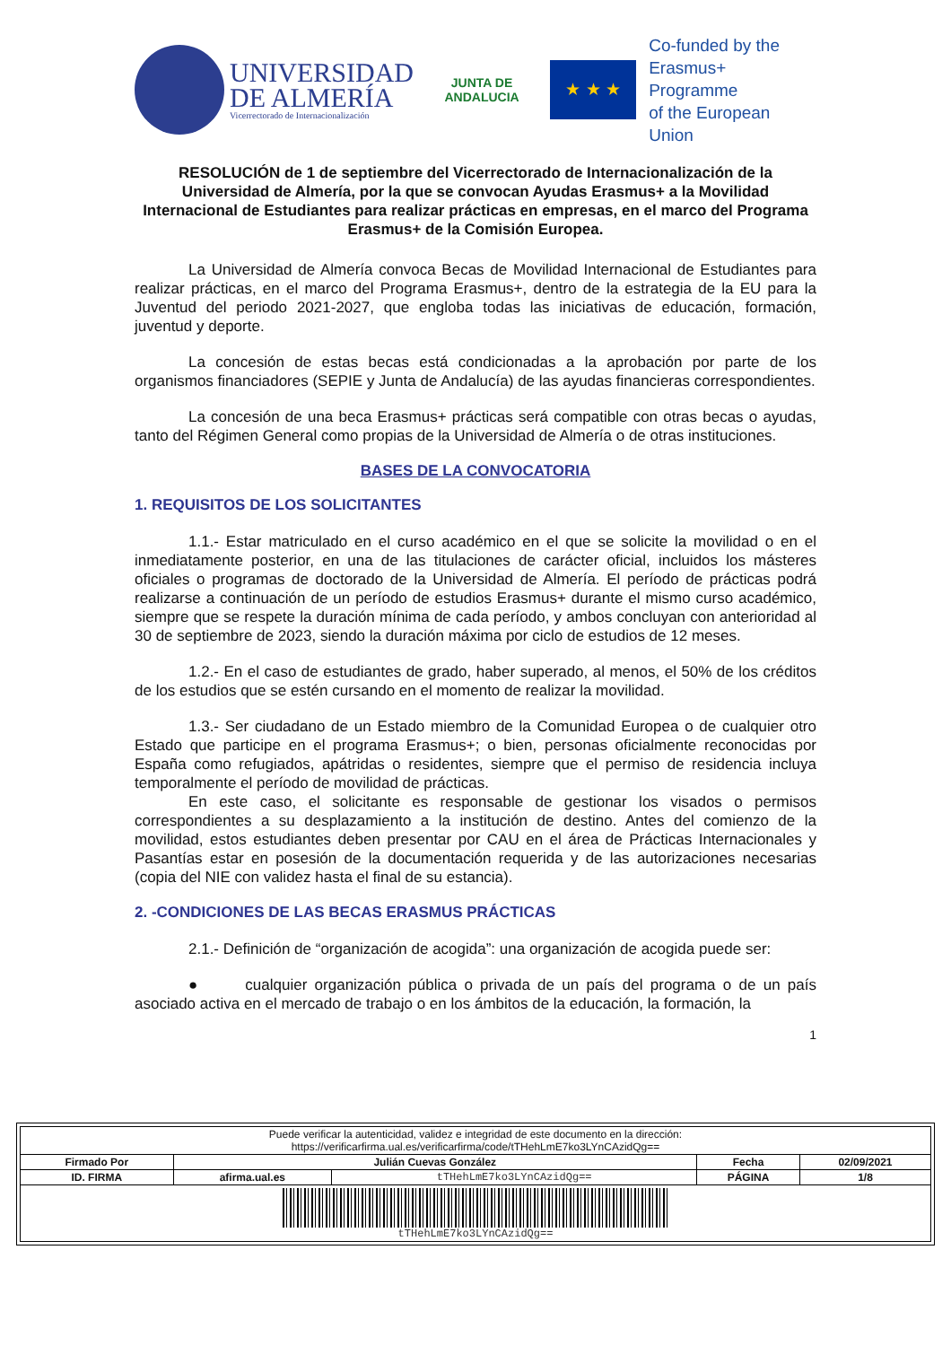UNIVERSIDAD
DE ALMERÍA
Vicerrectorado de Internacionalización
JUNTA DE ANDALUCIA
★ ★ ★
Co-funded by the
Erasmus+ Programme
of the European Union
RESOLUCIÓN de 1 de septiembre del Vicerrectorado de Internacionalización de la Universidad de Almería, por la que se convocan Ayudas Erasmus+ a la Movilidad Internacional de Estudiantes para realizar prácticas en empresas, en el marco del Programa Erasmus+ de la Comisión Europea.
La Universidad de Almería convoca Becas de Movilidad Internacional de Estudiantes para realizar prácticas, en el marco del Programa Erasmus+, dentro de la estrategia de la EU para la Juventud del periodo 2021-2027, que engloba todas las iniciativas de educación, formación, juventud y deporte.
La concesión de estas becas está condicionadas a la aprobación por parte de los organismos financiadores (SEPIE y Junta de Andalucía) de las ayudas financieras correspondientes.
La concesión de una beca Erasmus+ prácticas será compatible con otras becas o ayudas, tanto del Régimen General como propias de la Universidad de Almería o de otras instituciones.
BASES DE LA CONVOCATORIA
1. REQUISITOS DE LOS SOLICITANTES
1.1.- Estar matriculado en el curso académico en el que se solicite la movilidad o en el inmediatamente posterior, en una de las titulaciones de carácter oficial, incluidos los másteres oficiales o programas de doctorado de la Universidad de Almería. El período de prácticas podrá realizarse a continuación de un período de estudios Erasmus+ durante el mismo curso académico, siempre que se respete la duración mínima de cada período, y ambos concluyan con anterioridad al 30 de septiembre de 2023, siendo la duración máxima por ciclo de estudios de 12 meses.
1.2.- En el caso de estudiantes de grado, haber superado, al menos, el 50% de los créditos de los estudios que se estén cursando en el momento de realizar la movilidad.
1.3.- Ser ciudadano de un Estado miembro de la Comunidad Europea o de cualquier otro Estado que participe en el programa Erasmus+; o bien, personas oficialmente reconocidas por España como refugiados, apátridas o residentes, siempre que el permiso de residencia incluya temporalmente el período de movilidad de prácticas.
En este caso, el solicitante es responsable de gestionar los visados o permisos correspondientes a su desplazamiento a la institución de destino. Antes del comienzo de la movilidad, estos estudiantes deben presentar por CAU en el área de Prácticas Internacionales y Pasantías estar en posesión de la documentación requerida y de las autorizaciones necesarias (copia del NIE con validez hasta el final de su estancia).
2. -CONDICIONES DE LAS BECAS ERASMUS PRÁCTICAS
2.1.- Definición de “organización de acogida”: una organización de acogida puede ser:
● cualquier organización pública o privada de un país del programa o de un país asociado activa en el mercado de trabajo o en los ámbitos de la educación, la formación, la
1
| Puede verificar la autenticidad, validez e integridad de este documento en la dirección: https://verificarfirma.ual.es/verificarfirma/code/tTHehLmE7ko3LYnCAzidQg== | | | | |
| Firmado Por | Julián Cuevas González | | Fecha | 02/09/2021 |
| ID. FIRMA | afirma.ual.es | tTHehLmE7ko3LYnCAzidQg== | PÁGINA | 1/8 |
| tTHehLmE7ko3LYnCAzidQg== | | | | |